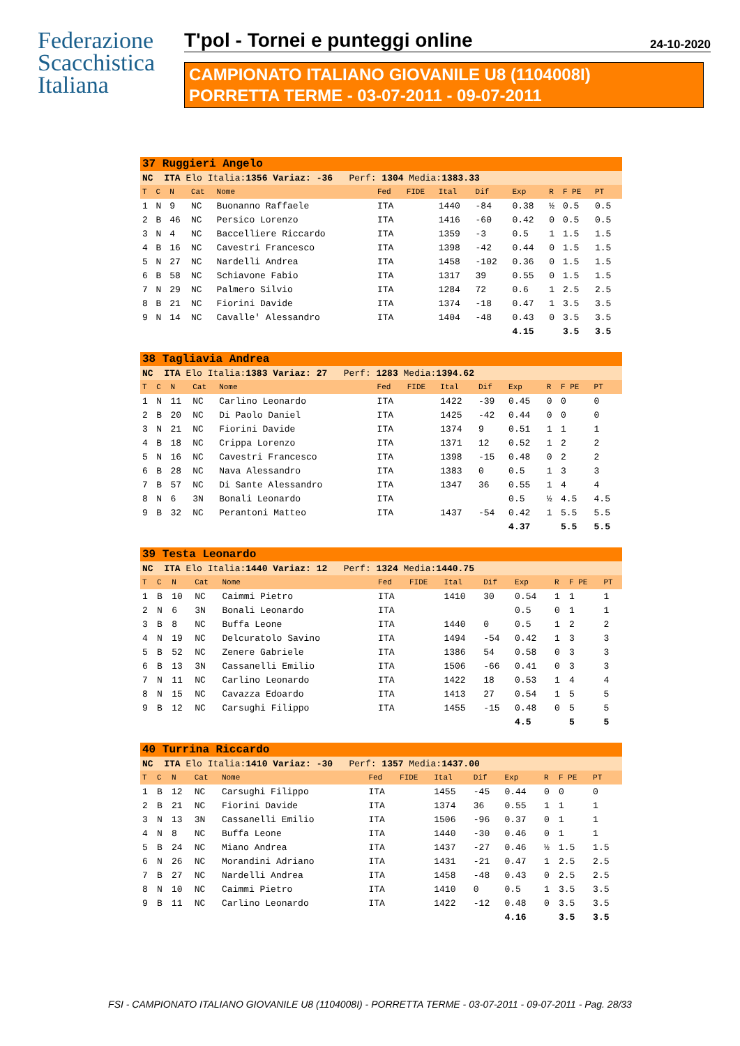Federazione
Scacchistica
Italiana
T'pol - Tornei e punteggi online 24-10-2020
CAMPIONATO ITALIANO GIOVANILE U8 (1104008I)
PORRETTA TERME - 03-07-2011 - 09-07-2011
| 37 Ruggieri Angelo | | | | | | | | | | | | |
| NC ITA Elo Italia: 1356 Variaz: -36 Perf: 1304 Media: 1383.33 | | | | | | | | | | | | |
| T | C | N | Cat | Nome | Fed | FIDE | Ital | Dif | Exp | R | F PE | PT |
| 1 | N | 9 | NC | Buonanno Raffaele | ITA | | 1440 | -84 | 0.38 | ½ | 0.5 | 0.5 |
| 2 | B | 46 | NC | Persico Lorenzo | ITA | | 1416 | -60 | 0.42 | 0 | 0.5 | 0.5 |
| 3 | N | 4 | NC | Baccelliere Riccardo | ITA | | 1359 | -3 | 0.5 | 1 | 1.5 | 1.5 |
| 4 | B | 16 | NC | Cavestri Francesco | ITA | | 1398 | -42 | 0.44 | 0 | 1.5 | 1.5 |
| 5 | N | 27 | NC | Nardelli Andrea | ITA | | 1458 | -102 | 0.36 | 0 | 1.5 | 1.5 |
| 6 | B | 58 | NC | Schiavone Fabio | ITA | | 1317 | 39 | 0.55 | 0 | 1.5 | 1.5 |
| 7 | N | 29 | NC | Palmero Silvio | ITA | | 1284 | 72 | 0.6 | 1 | 2.5 | 2.5 |
| 8 | B | 21 | NC | Fiorini Davide | ITA | | 1374 | -18 | 0.47 | 1 | 3.5 | 3.5 |
| 9 | N | 14 | NC | Cavalle' Alessandro | ITA | | 1404 | -48 | 0.43 | 0 | 3.5 | 3.5 |
| | | | | | | | | | 4.15 | | 3.5 | 3.5 |
| 38 Tagliavia Andrea | | | | | | | | | | | | |
| NC ITA Elo Italia: 1383 Variaz: 27 Perf: 1283 Media: 1394.62 | | | | | | | | | | | | |
| T | C | N | Cat | Nome | Fed | FIDE | Ital | Dif | Exp | R | F PE | PT |
| 1 | N | 11 | NC | Carlino Leonardo | ITA | | 1422 | -39 | 0.45 | 0 | 0 | 0 |
| 2 | B | 20 | NC | Di Paolo Daniel | ITA | | 1425 | -42 | 0.44 | 0 | 0 | 0 |
| 3 | N | 21 | NC | Fiorini Davide | ITA | | 1374 | 9 | 0.51 | 1 | 1 | 1 |
| 4 | B | 18 | NC | Crippa Lorenzo | ITA | | 1371 | 12 | 0.52 | 1 | 2 | 2 |
| 5 | N | 16 | NC | Cavestri Francesco | ITA | | 1398 | -15 | 0.48 | 0 | 2 | 2 |
| 6 | B | 28 | NC | Nava Alessandro | ITA | | 1383 | 0 | 0.5 | 1 | 3 | 3 |
| 7 | B | 57 | NC | Di Sante Alessandro | ITA | | 1347 | 36 | 0.55 | 1 | 4 | 4 |
| 8 | N | 6 | 3N | Bonali Leonardo | ITA | | | | 0.5 | ½ | 4.5 | 4.5 |
| 9 | B | 32 | NC | Perantoni Matteo | ITA | | 1437 | -54 | 0.42 | 1 | 5.5 | 5.5 |
| | | | | | | | | | 4.37 | | 5.5 | 5.5 |
| 39 Testa Leonardo | | | | | | | | | | | | |
| NC ITA Elo Italia: 1440 Variaz: 12 Perf: 1324 Media: 1440.75 | | | | | | | | | | | | |
| T | C | N | Cat | Nome | Fed | FIDE | Ital | Dif | Exp | R | F PE | PT |
| 1 | B | 10 | NC | Caimmi Pietro | ITA | | 1410 | 30 | 0.54 | 1 | 1 | 1 |
| 2 | N | 6 | 3N | Bonali Leonardo | ITA | | | | 0.5 | 0 | 1 | 1 |
| 3 | B | 8 | NC | Buffa Leone | ITA | | 1440 | 0 | 0.5 | 1 | 2 | 2 |
| 4 | N | 19 | NC | Delcuratolo Savino | ITA | | 1494 | -54 | 0.42 | 1 | 3 | 3 |
| 5 | B | 52 | NC | Zenere Gabriele | ITA | | 1386 | 54 | 0.58 | 0 | 3 | 3 |
| 6 | B | 13 | 3N | Cassanelli Emilio | ITA | | 1506 | -66 | 0.41 | 0 | 3 | 3 |
| 7 | N | 11 | NC | Carlino Leonardo | ITA | | 1422 | 18 | 0.53 | 1 | 4 | 4 |
| 8 | N | 15 | NC | Cavazza Edoardo | ITA | | 1413 | 27 | 0.54 | 1 | 5 | 5 |
| 9 | B | 12 | NC | Carsughi Filippo | ITA | | 1455 | -15 | 0.48 | 0 | 5 | 5 |
| | | | | | | | | | 4.5 | | 5 | 5 |
| 40 Turrina Riccardo | | | | | | | | | | | | |
| NC ITA Elo Italia: 1410 Variaz: -30 Perf: 1357 Media: 1437.00 | | | | | | | | | | | | |
| T | C | N | Cat | Nome | Fed | FIDE | Ital | Dif | Exp | R | F PE | PT |
| 1 | B | 12 | NC | Carsughi Filippo | ITA | | 1455 | -45 | 0.44 | 0 | 0 | 0 |
| 2 | B | 21 | NC | Fiorini Davide | ITA | | 1374 | 36 | 0.55 | 1 | 1 | 1 |
| 3 | N | 13 | 3N | Cassanelli Emilio | ITA | | 1506 | -96 | 0.37 | 0 | 1 | 1 |
| 4 | N | 8 | NC | Buffa Leone | ITA | | 1440 | -30 | 0.46 | 0 | 1 | 1 |
| 5 | B | 24 | NC | Miano Andrea | ITA | | 1437 | -27 | 0.46 | ½ | 1.5 | 1.5 |
| 6 | N | 26 | NC | Morandini Adriano | ITA | | 1431 | -21 | 0.47 | 1 | 2.5 | 2.5 |
| 7 | B | 27 | NC | Nardelli Andrea | ITA | | 1458 | -48 | 0.43 | 0 | 2.5 | 2.5 |
| 8 | N | 10 | NC | Caimmi Pietro | ITA | | 1410 | 0 | 0.5 | 1 | 3.5 | 3.5 |
| 9 | B | 11 | NC | Carlino Leonardo | ITA | | 1422 | -12 | 0.48 | 0 | 3.5 | 3.5 |
| | | | | | | | | | 4.16 | | 3.5 | 3.5 |
FSI - CAMPIONATO ITALIANO GIOVANILE U8 (1104008I) - PORRETTA TERME - 03-07-2011 - 09-07-2011 - Pag. 28/33